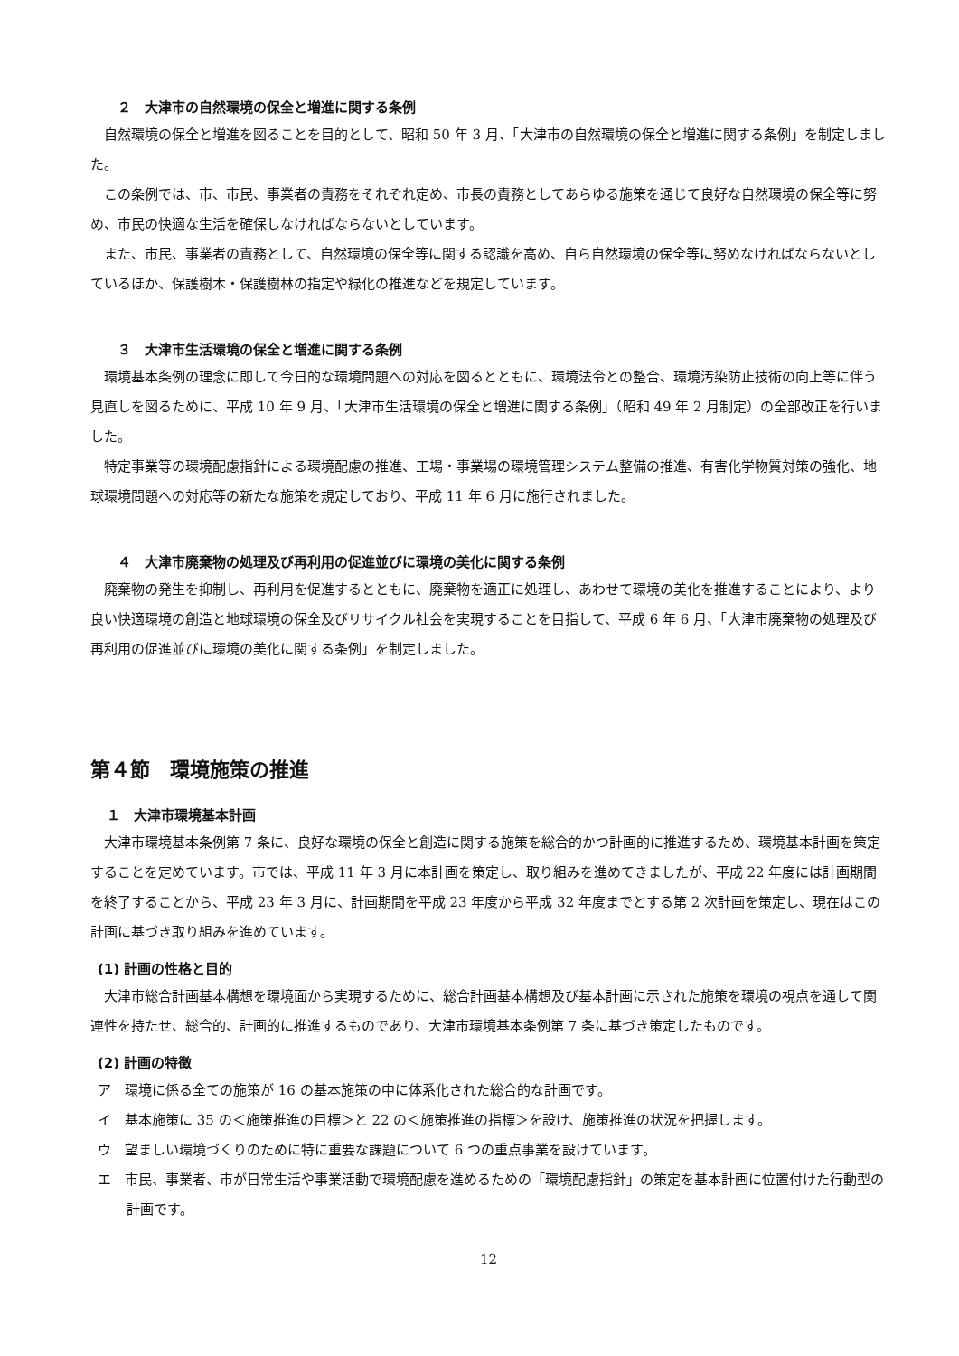２　大津市の自然環境の保全と増進に関する条例
自然環境の保全と増進を図ることを目的として、昭和 50 年 3 月、「大津市の自然環境の保全と増進に関する条例」を制定しました。
この条例では、市、市民、事業者の責務をそれぞれ定め、市長の責務としてあらゆる施策を通じて良好な自然環境の保全等に努め、市民の快適な生活を確保しなければならないとしています。
また、市民、事業者の責務として、自然環境の保全等に関する認識を高め、自ら自然環境の保全等に努めなければならないとしているほか、保護樹木・保護樹林の指定や緑化の推進などを規定しています。
３　大津市生活環境の保全と増進に関する条例
環境基本条例の理念に即して今日的な環境問題への対応を図るとともに、環境法令との整合、環境汚染防止技術の向上等に伴う見直しを図るために、平成 10 年 9 月、「大津市生活環境の保全と増進に関する条例」（昭和 49 年 2 月制定）の全部改正を行いました。
特定事業等の環境配慮指針による環境配慮の推進、工場・事業場の環境管理システム整備の推進、有害化学物質対策の強化、地球環境問題への対応等の新たな施策を規定しており、平成 11 年 6 月に施行されました。
４　大津市廃棄物の処理及び再利用の促進並びに環境の美化に関する条例
廃棄物の発生を抑制し、再利用を促進するとともに、廃棄物を適正に処理し、あわせて環境の美化を推進することにより、より良い快適環境の創造と地球環境の保全及びリサイクル社会を実現することを目指して、平成 6 年 6 月、「大津市廃棄物の処理及び再利用の促進並びに環境の美化に関する条例」を制定しました。
第４節　環境施策の推進
１　大津市環境基本計画
大津市環境基本条例第 7 条に、良好な環境の保全と創造に関する施策を総合的かつ計画的に推進するため、環境基本計画を策定することを定めています。市では、平成 11 年 3 月に本計画を策定し、取り組みを進めてきましたが、平成 22 年度には計画期間を終了することから、平成 23 年 3 月に、計画期間を平成 23 年度から平成 32 年度までとする第 2 次計画を策定し、現在はこの計画に基づき取り組みを進めています。
(1) 計画の性格と目的
大津市総合計画基本構想を環境面から実現するために、総合計画基本構想及び基本計画に示された施策を環境の視点を通して関連性を持たせ、総合的、計画的に推進するものであり、大津市環境基本条例第 7 条に基づき策定したものです。
(2) 計画の特徴
ア　環境に係る全ての施策が 16 の基本施策の中に体系化された総合的な計画です。
イ　基本施策に 35 の＜施策推進の目標＞と 22 の＜施策推進の指標＞を設け、施策推進の状況を把握します。
ウ　望ましい環境づくりのために特に重要な課題について 6 つの重点事業を設けています。
エ　市民、事業者、市が日常生活や事業活動で環境配慮を進めるための「環境配慮指針」の策定を基本計画に位置付けた行動型の計画です。
12